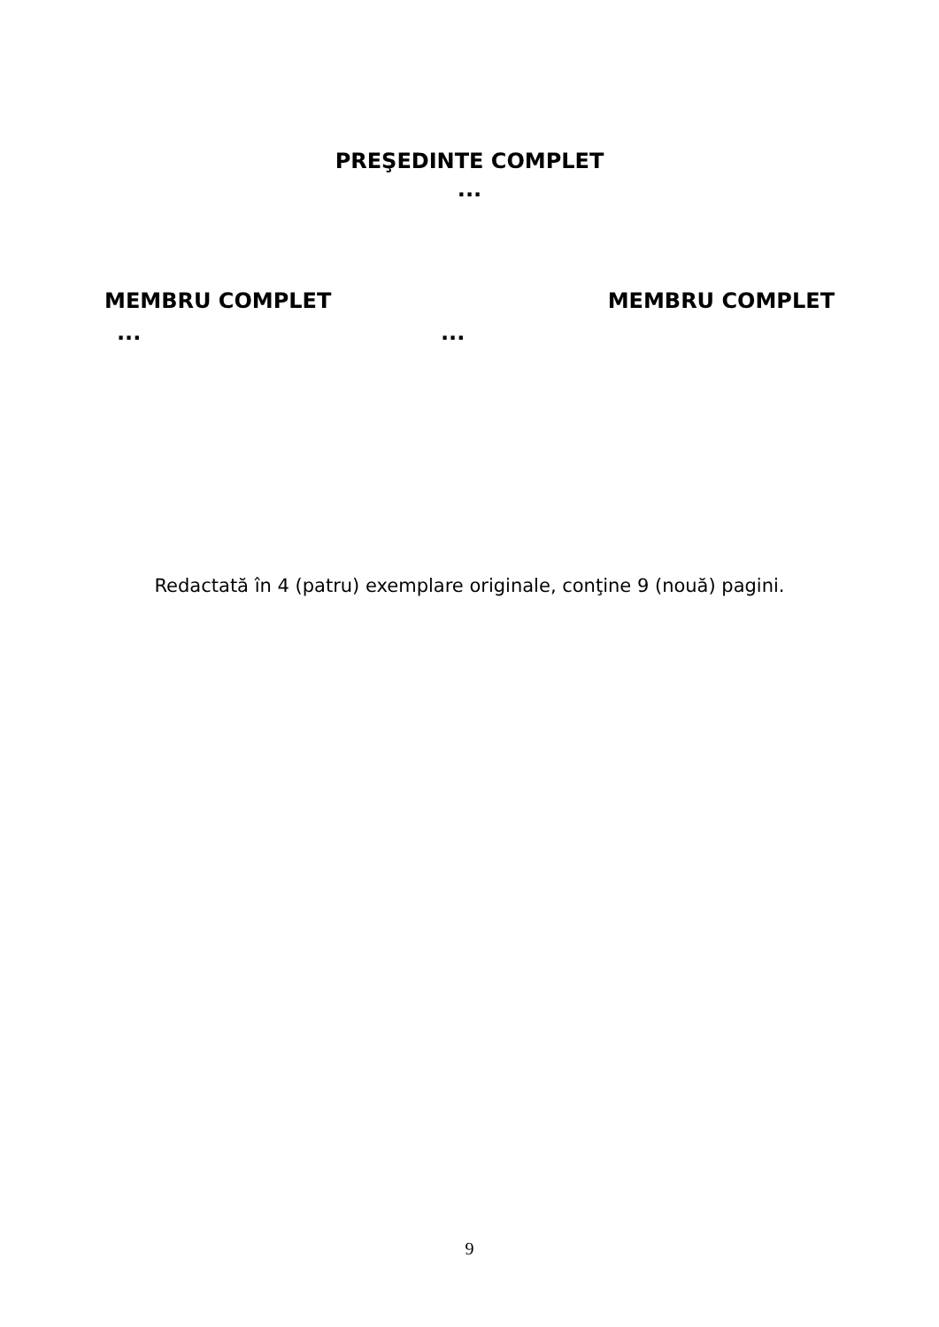PREŞEDINTE COMPLET
...
MEMBRU COMPLET MEMBRU COMPLET
... ...
Redactată în 4 (patru) exemplare originale, conţine 9 (nouă) pagini.
9